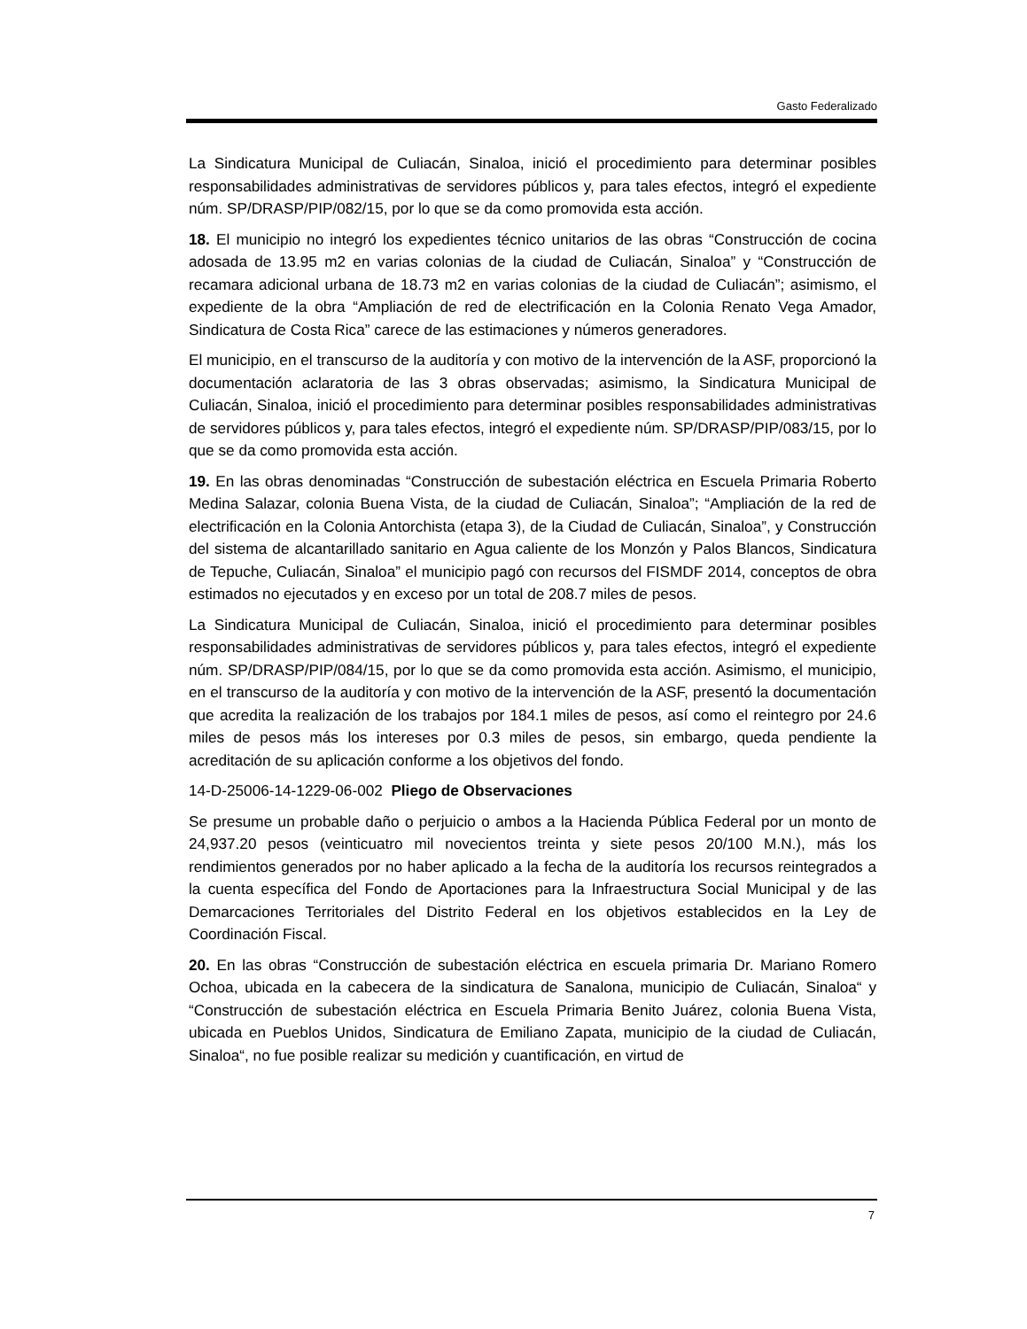Gasto Federalizado
La Sindicatura Municipal de Culiacán, Sinaloa, inició el procedimiento para determinar posibles responsabilidades administrativas de servidores públicos y, para tales efectos, integró el expediente núm. SP/DRASP/PIP/082/15, por lo que se da como promovida esta acción.
18. El municipio no integró los expedientes técnico unitarios de las obras “Construcción de cocina adosada de 13.95 m2 en varias colonias de la ciudad de Culiacán, Sinaloa” y “Construcción de recamara adicional urbana de 18.73 m2 en varias colonias de la ciudad de Culiacán”; asimismo, el expediente de la obra “Ampliación de red de electrificación en la Colonia Renato Vega Amador, Sindicatura de Costa Rica” carece de las estimaciones y números generadores.
El municipio, en el transcurso de la auditoría y con motivo de la intervención de la ASF, proporcionó la documentación aclaratoria de las 3 obras observadas; asimismo, la Sindicatura Municipal de Culiacán, Sinaloa, inició el procedimiento para determinar posibles responsabilidades administrativas de servidores públicos y, para tales efectos, integró el expediente núm. SP/DRASP/PIP/083/15, por lo que se da como promovida esta acción.
19. En las obras denominadas “Construcción de subestación eléctrica en Escuela Primaria Roberto Medina Salazar, colonia Buena Vista, de la ciudad de Culiacán, Sinaloa”; “Ampliación de la red de electrificación en la Colonia Antorchista (etapa 3), de la Ciudad de Culiacán, Sinaloa”, y Construcción del sistema de alcantarillado sanitario en Agua caliente de los Monzón y Palos Blancos, Sindicatura de Tepuche, Culiacán, Sinaloa” el municipio pagó con recursos del FISMDF 2014, conceptos de obra estimados no ejecutados y en exceso por un total de 208.7 miles de pesos.
La Sindicatura Municipal de Culiacán, Sinaloa, inició el procedimiento para determinar posibles responsabilidades administrativas de servidores públicos y, para tales efectos, integró el expediente núm. SP/DRASP/PIP/084/15, por lo que se da como promovida esta acción. Asimismo, el municipio, en el transcurso de la auditoría y con motivo de la intervención de la ASF, presentó la documentación que acredita la realización de los trabajos por 184.1 miles de pesos, así como el reintegro por 24.6 miles de pesos más los intereses por 0.3 miles de pesos, sin embargo, queda pendiente la acreditación de su aplicación conforme a los objetivos del fondo.
14-D-25006-14-1229-06-002 Pliego de Observaciones
Se presume un probable daño o perjuicio o ambos a la Hacienda Pública Federal por un monto de 24,937.20 pesos (veinticuatro mil novecientos treinta y siete pesos 20/100 M.N.), más los rendimientos generados por no haber aplicado a la fecha de la auditoría los recursos reintegrados a la cuenta específica del Fondo de Aportaciones para la Infraestructura Social Municipal y de las Demarcaciones Territoriales del Distrito Federal en los objetivos establecidos en la Ley de Coordinación Fiscal.
20. En las obras “Construcción de subestación eléctrica en escuela primaria Dr. Mariano Romero Ochoa, ubicada en la cabecera de la sindicatura de Sanalona, municipio de Culiacán, Sinaloa“ y “Construcción de subestación eléctrica en Escuela Primaria Benito Juárez, colonia Buena Vista, ubicada en Pueblos Unidos, Sindicatura de Emiliano Zapata, municipio de la ciudad de Culiacán, Sinaloa“, no fue posible realizar su medición y cuantificación, en virtud de
7